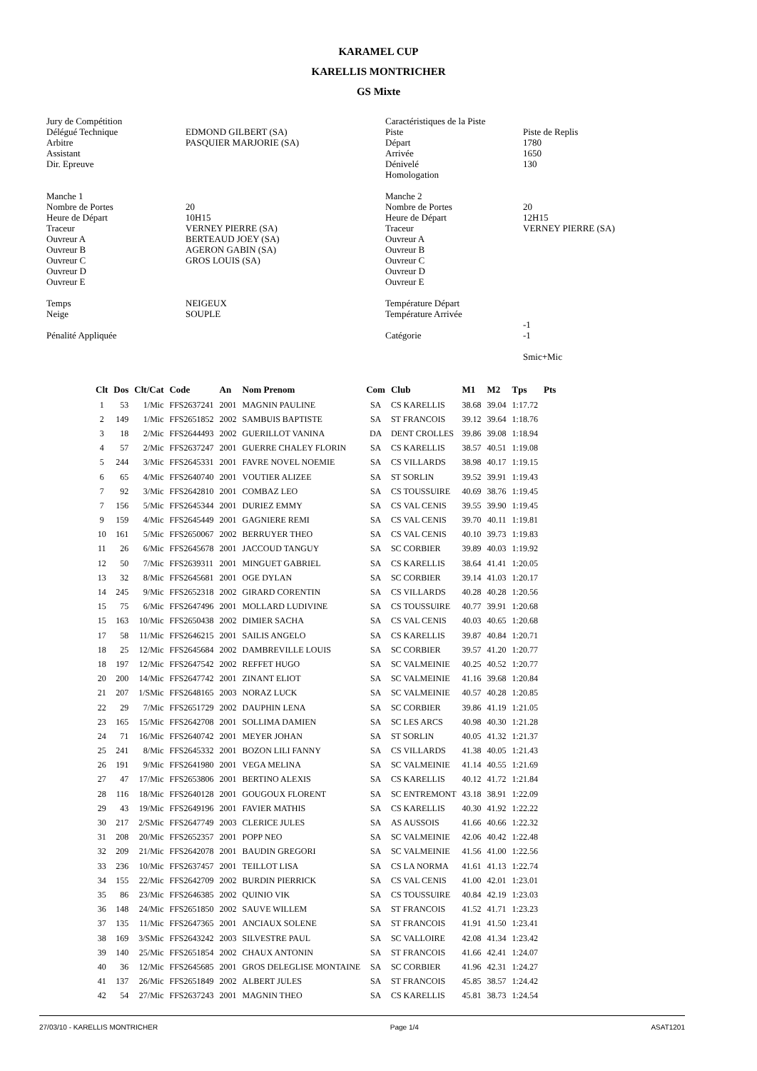KARAMEL CUP
KARELLIS MONTRICHER
GS Mixte
Jury de Compétition Délégué Technique Arbitre Assistant Dir. Epreuve Manche 1 Nombre de Portes Heure de Départ Traceur Ouvreur A Ouvreur B Ouvreur C Ouvreur D Ouvreur E Temps Neige Pénalité Appliquée
EDMOND GILBERT (SA) PASQUIER MARJORIE (SA) 20 10H15 VERNEY PIERRE (SA) BERTEAUD JOEY (SA) AGERON GABIN (SA) GROS LOUIS (SA) NEIGEUX SOUPLE
Caractéristiques de la Piste Piste Départ Arrivée Dénivelé Homologation Manche 2 Nombre de Portes Heure de Départ Traceur Ouvreur A Ouvreur B Ouvreur C Ouvreur D Ouvreur E Température Départ Température Arrivée Catégorie
Piste de Replis 1780 1650 130 20 12H15 VERNEY PIERRE (SA) -1 -1 Smic+Mic
| Clt | Dos | Clt/Cat | Code | An | Nom Prenom | Com | Club | M1 | M2 | Tps | Pts |
| --- | --- | --- | --- | --- | --- | --- | --- | --- | --- | --- | --- |
| 1 | 53 | 1/Mic | FFS2637241 | 2001 | MAGNIN PAULINE | SA | CS KARELLIS | 38.68 | 39.04 | 1:17.72 | |
| 2 | 149 | 1/Mic | FFS2651852 | 2002 | SAMBUIS BAPTISTE | SA | ST FRANCOIS | 39.12 | 39.64 | 1:18.76 | |
| 3 | 18 | 2/Mic | FFS2644493 | 2002 | GUERILLOT VANINA | DA | DENT CROLLES | 39.86 | 39.08 | 1:18.94 | |
| 4 | 57 | 2/Mic | FFS2637247 | 2001 | GUERRE CHALEY FLORIN | SA | CS KARELLIS | 38.57 | 40.51 | 1:19.08 | |
| 5 | 244 | 3/Mic | FFS2645331 | 2001 | FAVRE NOVEL NOEMIE | SA | CS VILLARDS | 38.98 | 40.17 | 1:19.15 | |
| 6 | 65 | 4/Mic | FFS2640740 | 2001 | VOUTIER ALIZEE | SA | ST SORLIN | 39.52 | 39.91 | 1:19.43 | |
| 7 | 92 | 3/Mic | FFS2642810 | 2001 | COMBAZ LEO | SA | CS TOUSSUIRE | 40.69 | 38.76 | 1:19.45 | |
| 7 | 156 | 5/Mic | FFS2645344 | 2001 | DURIEZ EMMY | SA | CS VAL CENIS | 39.55 | 39.90 | 1:19.45 | |
| 9 | 159 | 4/Mic | FFS2645449 | 2001 | GAGNIERE REMI | SA | CS VAL CENIS | 39.70 | 40.11 | 1:19.81 | |
| 10 | 161 | 5/Mic | FFS2650067 | 2002 | BERRUYER THEO | SA | CS VAL CENIS | 40.10 | 39.73 | 1:19.83 | |
| 11 | 26 | 6/Mic | FFS2645678 | 2001 | JACCOUD TANGUY | SA | SC CORBIER | 39.89 | 40.03 | 1:19.92 | |
| 12 | 50 | 7/Mic | FFS2639311 | 2001 | MINGUET GABRIEL | SA | CS KARELLIS | 38.64 | 41.41 | 1:20.05 | |
| 13 | 32 | 8/Mic | FFS2645681 | 2001 | OGE DYLAN | SA | SC CORBIER | 39.14 | 41.03 | 1:20.17 | |
| 14 | 245 | 9/Mic | FFS2652318 | 2002 | GIRARD CORENTIN | SA | CS VILLARDS | 40.28 | 40.28 | 1:20.56 | |
| 15 | 75 | 6/Mic | FFS2647496 | 2001 | MOLLARD LUDIVINE | SA | CS TOUSSUIRE | 40.77 | 39.91 | 1:20.68 | |
| 15 | 163 | 10/Mic | FFS2650438 | 2002 | DIMIER SACHA | SA | CS VAL CENIS | 40.03 | 40.65 | 1:20.68 | |
| 17 | 58 | 11/Mic | FFS2646215 | 2001 | SAILIS ANGELO | SA | CS KARELLIS | 39.87 | 40.84 | 1:20.71 | |
| 18 | 25 | 12/Mic | FFS2645684 | 2002 | DAMBREVILLE LOUIS | SA | SC CORBIER | 39.57 | 41.20 | 1:20.77 | |
| 18 | 197 | 12/Mic | FFS2647542 | 2002 | REFFET HUGO | SA | SC VALMEINIE | 40.25 | 40.52 | 1:20.77 | |
| 20 | 200 | 14/Mic | FFS2647742 | 2001 | ZINANT ELIOT | SA | SC VALMEINIE | 41.16 | 39.68 | 1:20.84 | |
| 21 | 207 | 1/SMic | FFS2648165 | 2003 | NORAZ LUCK | SA | SC VALMEINIE | 40.57 | 40.28 | 1:20.85 | |
| 22 | 29 | 7/Mic | FFS2651729 | 2002 | DAUPHIN LENA | SA | SC CORBIER | 39.86 | 41.19 | 1:21.05 | |
| 23 | 165 | 15/Mic | FFS2642708 | 2001 | SOLLIMA DAMIEN | SA | SC LES ARCS | 40.98 | 40.30 | 1:21.28 | |
| 24 | 71 | 16/Mic | FFS2640742 | 2001 | MEYER JOHAN | SA | ST SORLIN | 40.05 | 41.32 | 1:21.37 | |
| 25 | 241 | 8/Mic | FFS2645332 | 2001 | BOZON LILI FANNY | SA | CS VILLARDS | 41.38 | 40.05 | 1:21.43 | |
| 26 | 191 | 9/Mic | FFS2641980 | 2001 | VEGA MELINA | SA | SC VALMEINIE | 41.14 | 40.55 | 1:21.69 | |
| 27 | 47 | 17/Mic | FFS2653806 | 2001 | BERTINO ALEXIS | SA | CS KARELLIS | 40.12 | 41.72 | 1:21.84 | |
| 28 | 116 | 18/Mic | FFS2640128 | 2001 | GOUGOUX FLORENT | SA | SC ENTREMONT | 43.18 | 38.91 | 1:22.09 | |
| 29 | 43 | 19/Mic | FFS2649196 | 2001 | FAVIER MATHIS | SA | CS KARELLIS | 40.30 | 41.92 | 1:22.22 | |
| 30 | 217 | 2/SMic | FFS2647749 | 2003 | CLERICE JULES | SA | AS AUSSOIS | 41.66 | 40.66 | 1:22.32 | |
| 31 | 208 | 20/Mic | FFS2652357 | 2001 | POPP NEO | SA | SC VALMEINIE | 42.06 | 40.42 | 1:22.48 | |
| 32 | 209 | 21/Mic | FFS2642078 | 2001 | BAUDIN GREGORI | SA | SC VALMEINIE | 41.56 | 41.00 | 1:22.56 | |
| 33 | 236 | 10/Mic | FFS2637457 | 2001 | TEILLOT LISA | SA | CS LA NORMA | 41.61 | 41.13 | 1:22.74 | |
| 34 | 155 | 22/Mic | FFS2642709 | 2002 | BURDIN PIERRICK | SA | CS VAL CENIS | 41.00 | 42.01 | 1:23.01 | |
| 35 | 86 | 23/Mic | FFS2646385 | 2002 | QUINIO VIK | SA | CS TOUSSUIRE | 40.84 | 42.19 | 1:23.03 | |
| 36 | 148 | 24/Mic | FFS2651850 | 2002 | SAUVE WILLEM | SA | ST FRANCOIS | 41.52 | 41.71 | 1:23.23 | |
| 37 | 135 | 11/Mic | FFS2647365 | 2001 | ANCIAUX SOLENE | SA | ST FRANCOIS | 41.91 | 41.50 | 1:23.41 | |
| 38 | 169 | 3/SMic | FFS2643242 | 2003 | SILVESTRE PAUL | SA | SC VALLOIRE | 42.08 | 41.34 | 1:23.42 | |
| 39 | 140 | 25/Mic | FFS2651854 | 2002 | CHAUX ANTONIN | SA | ST FRANCOIS | 41.66 | 42.41 | 1:24.07 | |
| 40 | 36 | 12/Mic | FFS2645685 | 2001 | GROS DELEGLISE MONTAINE | SA | SC CORBIER | 41.96 | 42.31 | 1:24.27 | |
| 41 | 137 | 26/Mic | FFS2651849 | 2002 | ALBERT JULES | SA | ST FRANCOIS | 45.85 | 38.57 | 1:24.42 | |
| 42 | 54 | 27/Mic | FFS2637243 | 2001 | MAGNIN THEO | SA | CS KARELLIS | 45.81 | 38.73 | 1:24.54 | |
27/03/10 - KARELLIS MONTRICHER Page 1/4 ASAT1201